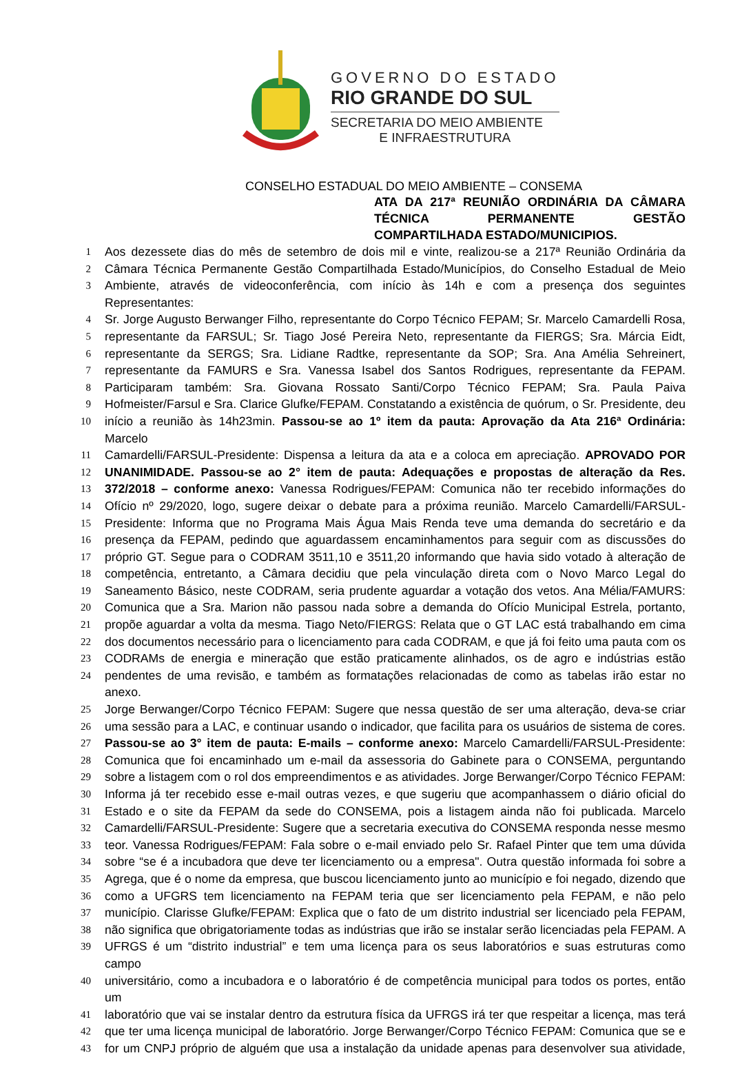GOVERNO DO ESTADO
RIO GRANDE DO SUL
SECRETARIA DO MEIO AMBIENTE
E INFRAESTRUTURA
CONSELHO ESTADUAL DO MEIO AMBIENTE – CONSEMA
ATA DA 217ª REUNIÃO ORDINÁRIA DA CÂMARA TÉCNICA PERMANENTE GESTÃO COMPARTILHADA ESTADO/MUNICIPIOS.
1 Aos dezessete dias do mês de setembro de dois mil e vinte, realizou-se a 217ª Reunião Ordinária da
2 Câmara Técnica Permanente Gestão Compartilhada Estado/Municípios, do Conselho Estadual de Meio
3 Ambiente, através de videoconferência, com início às 14h e com a presença dos seguintes Representantes:
4 Sr. Jorge Augusto Berwanger Filho, representante do Corpo Técnico FEPAM; Sr. Marcelo Camardelli Rosa,
5 representante da FARSUL; Sr. Tiago José Pereira Neto, representante da FIERGS; Sra. Márcia Eidt,
6 representante da SERGS; Sra. Lidiane Radtke, representante da SOP; Sra. Ana Amélia Sehreinert,
7 representante da FAMURS e Sra. Vanessa Isabel dos Santos Rodrigues, representante da FEPAM.
8 Participaram também: Sra. Giovana Rossato Santi/Corpo Técnico FEPAM; Sra. Paula Paiva
9 Hofmeister/Farsul e Sra. Clarice Glufke/FEPAM. Constatando a existência de quórum, o Sr. Presidente, deu
10 início a reunião às 14h23min. Passou-se ao 1º item da pauta: Aprovação da Ata 216ª Ordinária: Marcelo
11 Camardelli/FARSUL-Presidente: Dispensa a leitura da ata e a coloca em apreciação. APROVADO POR
12 UNANIMIDADE. Passou-se ao 2° item de pauta: Adequações e propostas de alteração da Res.
13 372/2018 – conforme anexo: Vanessa Rodrigues/FEPAM: Comunica não ter recebido informações do
14 Ofício nº 29/2020, logo, sugere deixar o debate para a próxima reunião. Marcelo Camardelli/FARSUL-
15 Presidente: Informa que no Programa Mais Água Mais Renda teve uma demanda do secretário e da
16 presença da FEPAM, pedindo que aguardassem encaminhamentos para seguir com as discussões do
17 próprio GT. Segue para o CODRAM 3511,10 e 3511,20 informando que havia sido votado à alteração de
18 competência, entretanto, a Câmara decidiu que pela vinculação direta com o Novo Marco Legal do
19 Saneamento Básico, neste CODRAM, seria prudente aguardar a votação dos vetos. Ana Mélia/FAMURS:
20 Comunica que a Sra. Marion não passou nada sobre a demanda do Ofício Municipal Estrela, portanto,
21 propõe aguardar a volta da mesma. Tiago Neto/FIERGS: Relata que o GT LAC está trabalhando em cima
22 dos documentos necessário para o licenciamento para cada CODRAM, e que já foi feito uma pauta com os
23 CODRAMs de energia e mineração que estão praticamente alinhados, os de agro e indústrias estão
24 pendentes de uma revisão, e também as formatações relacionadas de como as tabelas irão estar no anexo.
25 Jorge Berwanger/Corpo Técnico FEPAM: Sugere que nessa questão de ser uma alteração, deva-se criar
26 uma sessão para a LAC, e continuar usando o indicador, que facilita para os usuários de sistema de cores.
27 Passou-se ao 3° item de pauta: E-mails – conforme anexo: Marcelo Camardelli/FARSUL-Presidente:
28 Comunica que foi encaminhado um e-mail da assessoria do Gabinete para o CONSEMA, perguntando
29 sobre a listagem com o rol dos empreendimentos e as atividades. Jorge Berwanger/Corpo Técnico FEPAM:
30 Informa já ter recebido esse e-mail outras vezes, e que sugeriu que acompanhassem o diário oficial do
31 Estado e o site da FEPAM da sede do CONSEMA, pois a listagem ainda não foi publicada. Marcelo
32 Camardelli/FARSUL-Presidente: Sugere que a secretaria executiva do CONSEMA responda nesse mesmo
33 teor. Vanessa Rodrigues/FEPAM: Fala sobre o e-mail enviado pelo Sr. Rafael Pinter que tem uma dúvida
34 sobre “se é a incubadora que deve ter licenciamento ou a empresa". Outra questão informada foi sobre a
35 Agrega, que é o nome da empresa, que buscou licenciamento junto ao município e foi negado, dizendo que
36 como a UFGRS tem licenciamento na FEPAM teria que ser licenciamento pela FEPAM, e não pelo
37 município. Clarisse Glufke/FEPAM: Explica que o fato de um distrito industrial ser licenciado pela FEPAM,
38 não significa que obrigatoriamente todas as indústrias que irão se instalar serão licenciadas pela FEPAM. A
39 UFRGS é um “distrito industrial” e tem uma licença para os seus laboratórios e suas estruturas como campo
40 universitário, como a incubadora e o laboratório é de competência municipal para todos os portes, então um
41 laboratório que vai se instalar dentro da estrutura física da UFRGS irá ter que respeitar a licença, mas terá
42 que ter uma licença municipal de laboratório. Jorge Berwanger/Corpo Técnico FEPAM: Comunica que se e
43 for um CNPJ próprio de alguém que usa a instalação da unidade apenas para desenvolver sua atividade,